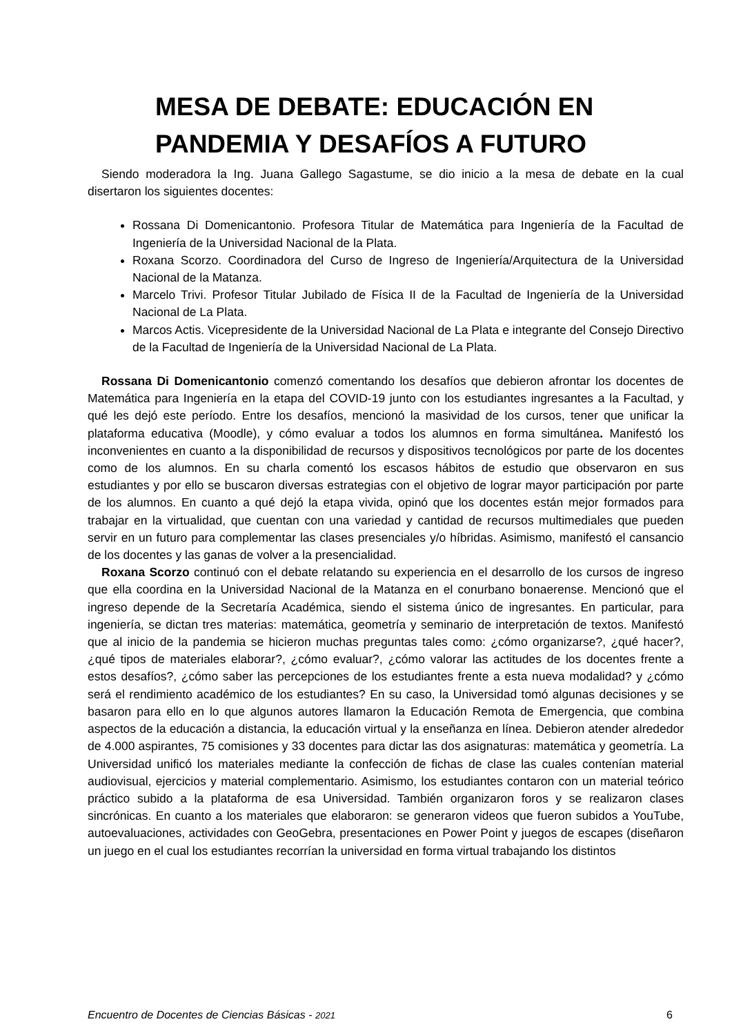MESA DE DEBATE: EDUCACIÓN EN PANDEMIA Y DESAFÍOS A FUTURO
Siendo moderadora la Ing. Juana Gallego Sagastume, se dio inicio a la mesa de debate en la cual disertaron los siguientes docentes:
Rossana Di Domenicantonio. Profesora Titular de Matemática para Ingeniería de la Facultad de Ingeniería de la Universidad Nacional de la Plata.
Roxana Scorzo. Coordinadora del Curso de Ingreso de Ingeniería/Arquitectura de la Universidad Nacional de la Matanza.
Marcelo Trivi. Profesor Titular Jubilado de Física II de la Facultad de Ingeniería de la Universidad Nacional de La Plata.
Marcos Actis. Vicepresidente de la Universidad Nacional de La Plata e integrante del Consejo Directivo de la Facultad de Ingeniería de la Universidad Nacional de La Plata.
Rossana Di Domenicantonio comenzó comentando los desafíos que debieron afrontar los docentes de Matemática para Ingeniería en la etapa del COVID-19 junto con los estudiantes ingresantes a la Facultad, y qué les dejó este período. Entre los desafíos, mencionó la masividad de los cursos, tener que unificar la plataforma educativa (Moodle), y cómo evaluar a todos los alumnos en forma simultánea. Manifestó los inconvenientes en cuanto a la disponibilidad de recursos y dispositivos tecnológicos por parte de los docentes como de los alumnos. En su charla comentó los escasos hábitos de estudio que observaron en sus estudiantes y por ello se buscaron diversas estrategias con el objetivo de lograr mayor participación por parte de los alumnos. En cuanto a qué dejó la etapa vivida, opinó que los docentes están mejor formados para trabajar en la virtualidad, que cuentan con una variedad y cantidad de recursos multimediales que pueden servir en un futuro para complementar las clases presenciales y/o híbridas. Asimismo, manifestó el cansancio de los docentes y las ganas de volver a la presencialidad.
Roxana Scorzo continuó con el debate relatando su experiencia en el desarrollo de los cursos de ingreso que ella coordina en la Universidad Nacional de la Matanza en el conurbano bonaerense. Mencionó que el ingreso depende de la Secretaría Académica, siendo el sistema único de ingresantes. En particular, para ingeniería, se dictan tres materias: matemática, geometría y seminario de interpretación de textos. Manifestó que al inicio de la pandemia se hicieron muchas preguntas tales como: ¿cómo organizarse?, ¿qué hacer?, ¿qué tipos de materiales elaborar?, ¿cómo evaluar?, ¿cómo valorar las actitudes de los docentes frente a estos desafíos?, ¿cómo saber las percepciones de los estudiantes frente a esta nueva modalidad? y ¿cómo será el rendimiento académico de los estudiantes? En su caso, la Universidad tomó algunas decisiones y se basaron para ello en lo que algunos autores llamaron la Educación Remota de Emergencia, que combina aspectos de la educación a distancia, la educación virtual y la enseñanza en línea. Debieron atender alrededor de 4.000 aspirantes, 75 comisiones y 33 docentes para dictar las dos asignaturas: matemática y geometría. La Universidad unificó los materiales mediante la confección de fichas de clase las cuales contenían material audiovisual, ejercicios y material complementario. Asimismo, los estudiantes contaron con un material teórico práctico subido a la plataforma de esa Universidad. También organizaron foros y se realizaron clases sincrónicas. En cuanto a los materiales que elaboraron: se generaron videos que fueron subidos a YouTube, autoevaluaciones, actividades con GeoGebra, presentaciones en Power Point y juegos de escapes (diseñaron un juego en el cual los estudiantes recorrían la universidad en forma virtual trabajando los distintos
Encuentro de Docentes de Ciencias Básicas - 2021 6